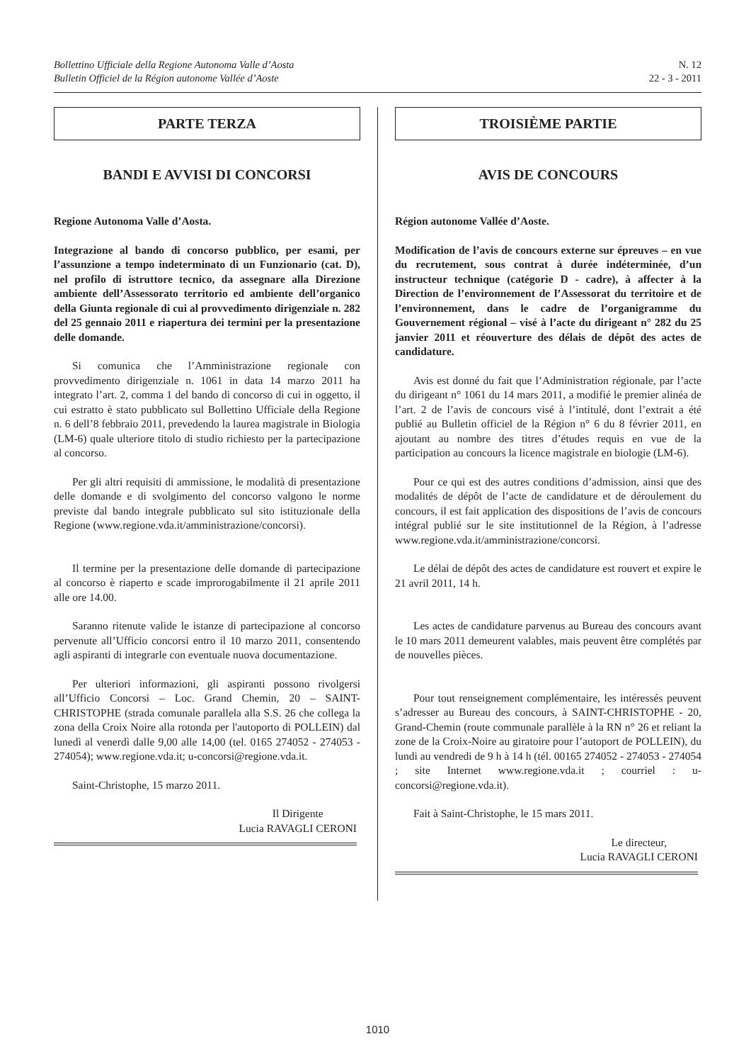Bollettino Ufficiale della Regione Autonoma Valle d’Aosta
Bulletin Officiel de la Région autonome Vallée d’Aoste
N. 12
22 - 3 - 2011
PARTE TERZA
BANDI E AVVISI DI CONCORSI
Regione Autonoma Valle d’Aosta.
Integrazione al bando di concorso pubblico, per esami, per l’assunzione a tempo indeterminato di un Funzionario (cat. D), nel profilo di istruttore tecnico, da assegnare alla Direzione ambiente dell’Assessorato territorio ed ambiente dell’organico della Giunta regionale di cui al provvedimento dirigenziale n. 282 del 25 gennaio 2011 e riapertura dei termini per la presentazione delle domande.
Si comunica che l’Amministrazione regionale con provvedimento dirigenziale n. 1061 in data 14 marzo 2011 ha integrato l’art. 2, comma 1 del bando di concorso di cui in oggetto, il cui estratto è stato pubblicato sul Bollettino Ufficiale della Regione n. 6 dell’8 febbraio 2011, prevedendo la laurea magistrale in Biologia (LM-6) quale ulteriore titolo di studio richiesto per la partecipazione al concorso.
Per gli altri requisiti di ammissione, le modalità di presentazione delle domande e di svolgimento del concorso valgono le norme previste dal bando integrale pubblicato sul sito istituzionale della Regione (www.regione.vda.it/amministrazione/concorsi).
Il termine per la presentazione delle domande di partecipazione al concorso è riaperto e scade improrogabilmente il 21 aprile 2011 alle ore 14.00.
Saranno ritenute valide le istanze di partecipazione al concorso pervenute all’Ufficio concorsi entro il 10 marzo 2011, consentendo agli aspiranti di integrarle con eventuale nuova documentazione.
Per ulteriori informazioni, gli aspiranti possono rivolgersi all’Ufficio Concorsi – Loc. Grand Chemin, 20 – SAINT-CHRISTOPHE (strada comunale parallela alla S.S. 26 che collega la zona della Croix Noire alla rotonda per l'autoporto di POLLEIN) dal lunedì al venerdì dalle 9,00 alle 14,00 (tel. 0165 274052 - 274053 - 274054); www.regione.vda.it; u-concorsi@regione.vda.it.
Saint-Christophe, 15 marzo 2011.
Il Dirigente
Lucia RAVAGLI CERONI
TROISIÈME PARTIE
AVIS DE CONCOURS
Région autonome Vallée d’Aoste.
Modification de l’avis de concours externe sur épreuves – en vue du recrutement, sous contrat à durée indéterminée, d’un instructeur technique (catégorie D - cadre), à affecter à la Direction de l’environnement de l’Assessorat du territoire et de l’environnement, dans le cadre de l’organigramme du Gouvernement régional – visé à l’acte du dirigeant n° 282 du 25 janvier 2011 et réouverture des délais de dépôt des actes de candidature.
Avis est donné du fait que l’Administration régionale, par l’acte du dirigeant n° 1061 du 14 mars 2011, a modifié le premier alinéa de l’art. 2 de l’avis de concours visé à l’intitulé, dont l’extrait a été publié au Bulletin officiel de la Région n° 6 du 8 février 2011, en ajoutant au nombre des titres d’études requis en vue de la participation au concours la licence magistrale en biologie (LM-6).
Pour ce qui est des autres conditions d’admission, ainsi que des modalités de dépôt de l’acte de candidature et de déroulement du concours, il est fait application des dispositions de l’avis de concours intégral publié sur le site institutionnel de la Région, à l’adresse www.regione.vda.it/amministrazione/concorsi.
Le délai de dépôt des actes de candidature est rouvert et expire le 21 avril 2011, 14 h.
Les actes de candidature parvenus au Bureau des concours avant le 10 mars 2011 demeurent valables, mais peuvent être complétés par de nouvelles pièces.
Pour tout renseignement complémentaire, les intéressés peuvent s’adresser au Bureau des concours, à SAINT-CHRISTOPHE - 20, Grand-Chemin (route communale parallèle à la RN n° 26 et reliant la zone de la Croix-Noire au giratoire pour l’autoport de POLLEIN), du lundi au vendredi de 9 h à 14 h (tél. 00165 274052 - 274053 - 274054 ; site Internet www.regione.vda.it ; courriel : u-concorsi@regione.vda.it).
Fait à Saint-Christophe, le 15 mars 2011.
Le directeur,
Lucia RAVAGLI CERONI
1010